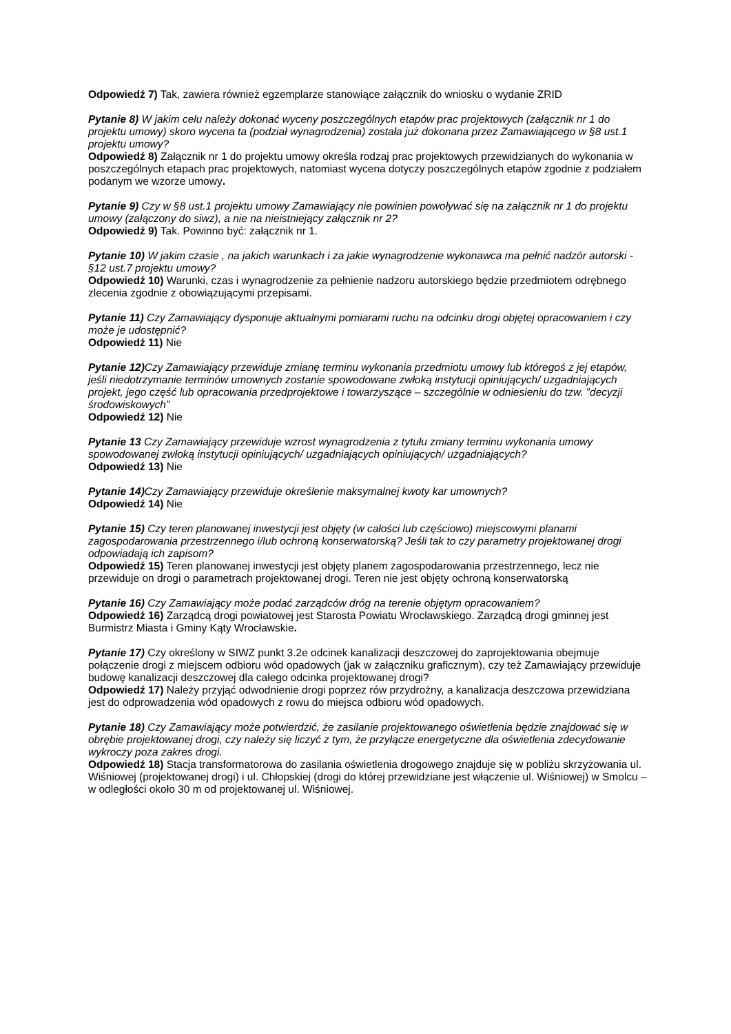Odpowiedź 7) Tak, zawiera również egzemplarze stanowiące załącznik do wniosku o wydanie ZRID
Pytanie 8) W jakim celu należy dokonać wyceny poszczególnych etapów prac projektowych (załącznik nr 1 do projektu umowy) skoro wycena ta (podział wynagrodzenia) została już dokonana przez Zamawiającego w §8 ust.1 projektu umowy?
Odpowiedź 8) Załącznik nr 1 do projektu umowy określa rodzaj prac projektowych przewidzianych do wykonania w poszczególnych etapach prac projektowych, natomiast wycena dotyczy poszczególnych etapów zgodnie z podziałem podanym we wzorze umowy.
Pytanie 9) Czy w §8 ust.1 projektu umowy Zamawiający nie powinien powoływać się na załącznik nr 1 do projektu umowy (załączony do siwz), a nie na nieistniejący załącznik nr 2?
Odpowiedź 9) Tak. Powinno być: załącznik nr 1.
Pytanie 10) W jakim czasie , na jakich warunkach i za jakie wynagrodzenie wykonawca ma pełnić nadzór autorski - §12 ust.7 projektu umowy?
Odpowiedź 10) Warunki, czas i wynagrodzenie za pełnienie nadzoru autorskiego będzie przedmiotem odrębnego zlecenia zgodnie z obowiązującymi przepisami.
Pytanie 11) Czy Zamawiający dysponuje aktualnymi pomiarami ruchu na odcinku drogi objętej opracowaniem i czy może je udostępnić?
Odpowiedź 11) Nie
Pytanie 12) Czy Zamawiający przewiduje zmianę terminu wykonania przedmiotu umowy lub któregoś z jej etapów, jeśli niedotrzymanie terminów umownych zostanie spowodowane zwłoką instytucji opiniujących/ uzgadniających projekt, jego część lub opracowania przedprojektowe i towarzyszące – szczególnie w odniesieniu do tzw. ”decyzji środowiskowych”
Odpowiedź 12) Nie
Pytanie 13 Czy Zamawiający przewiduje wzrost wynagrodzenia z tytułu zmiany terminu wykonania umowy spowodowanej zwłoką instytucji opiniujących/ uzgadniających opiniujących/ uzgadniających?
Odpowiedź 13) Nie
Pytanie 14) Czy Zamawiający przewiduje określenie maksymalnej kwoty kar umownych?
Odpowiedź 14) Nie
Pytanie 15) Czy teren planowanej inwestycji jest objęty (w całości lub częściowo) miejscowymi planami zagospodarowania przestrzennego i/lub ochroną konserwatorską? Jeśli tak to czy parametry projektowanej drogi odpowiadają ich zapisom?
Odpowiedź 15) Teren planowanej inwestycji jest objęty planem zagospodarowania przestrzennego, lecz nie przewiduje on drogi o parametrach projektowanej drogi. Teren nie jest objęty ochroną konserwatorską
Pytanie 16) Czy Zamawiający może podać zarządców dróg na terenie objętym opracowaniem?
Odpowiedź 16) Zarządcą drogi powiatowej jest Starosta Powiatu Wrocławskiego. Zarządcą drogi gminnej jest Burmistrz Miasta i Gminy Kąty Wrocławskie.
Pytanie 17) Czy określony w SIWZ punkt 3.2e odcinek kanalizacji deszczowej do zaprojektowania obejmuje połączenie drogi z miejscem odbioru wód opadowych (jak w załączniku graficznym), czy też Zamawiający przewiduje budowę kanalizacji deszczowej dla całego odcinka projektowanej drogi?
Odpowiedź 17) Należy przyjąć odwodnienie drogi poprzez rów przydrożny, a kanalizacja deszczowa przewidziana jest do odprowadzenia wód opadowych z rowu do miejsca odbioru wód opadowych.
Pytanie 18) Czy Zamawiający może potwierdzić, że zasilanie projektowanego oświetlenia będzie znajdować się w obrębie projektowanej drogi, czy należy się liczyć z tym, że przyłącze energetyczne dla oświetlenia zdecydowanie wykroczy poza zakres drogi.
Odpowiedź 18) Stacja transformatorowa do zasilania oświetlenia drogowego znajduje się w pobliżu skrzyżowania ul. Wiśniowej (projektowanej drogi) i ul. Chłopskiej (drogi do której przewidziane jest włączenie ul. Wiśniowej) w Smolcu – w odległości około 30 m od projektowanej ul. Wiśniowej.